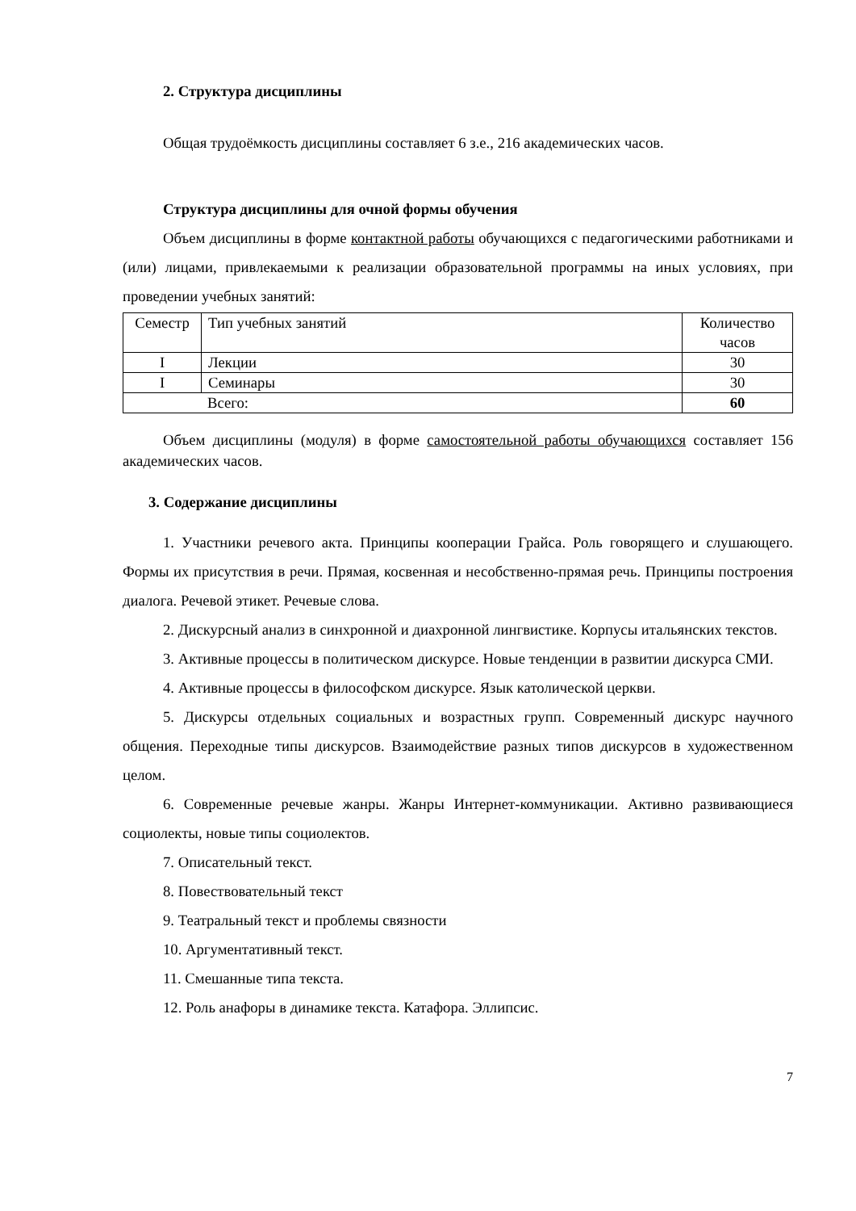2. Структура дисциплины
Общая трудоёмкость дисциплины составляет 6 з.е., 216 академических часов.
Структура дисциплины для очной формы обучения
Объем дисциплины в форме контактной работы обучающихся с педагогическими работниками и (или) лицами, привлекаемыми к реализации образовательной программы на иных условиях, при проведении учебных занятий:
| Семестр | Тип учебных занятий | Количество часов |
| I | Лекции | 30 |
| I | Семинары | 30 |
| Всего: | | 60 |
Объем дисциплины (модуля) в форме самостоятельной работы обучающихся составляет 156 академических часов.
3. Содержание дисциплины
1. Участники речевого акта. Принципы кооперации Грайса. Роль говорящего и слушающего. Формы их присутствия в речи. Прямая, косвенная и несобственно-прямая речь. Принципы построения диалога. Речевой этикет. Речевые слова.
2. Дискурсный анализ в синхронной и диахронной лингвистике. Корпусы итальянских текстов.
3. Активные процессы в политическом дискурсе. Новые тенденции в развитии дискурса СМИ.
4. Активные процессы в философском дискурсе. Язык католической церкви.
5. Дискурсы отдельных социальных и возрастных групп. Современный дискурс научного общения. Переходные типы дискурсов. Взаимодействие разных типов дискурсов в художественном целом.
6. Современные речевые жанры. Жанры Интернет-коммуникации. Активно развивающиеся социолекты, новые типы социолектов.
7. Описательный текст.
8. Повествовательный текст
9. Театральный текст и проблемы связности
10. Аргументативный текст.
11. Смешанные типа текста.
12. Роль анафоры в динамике текста. Катафора. Эллипсис.
7